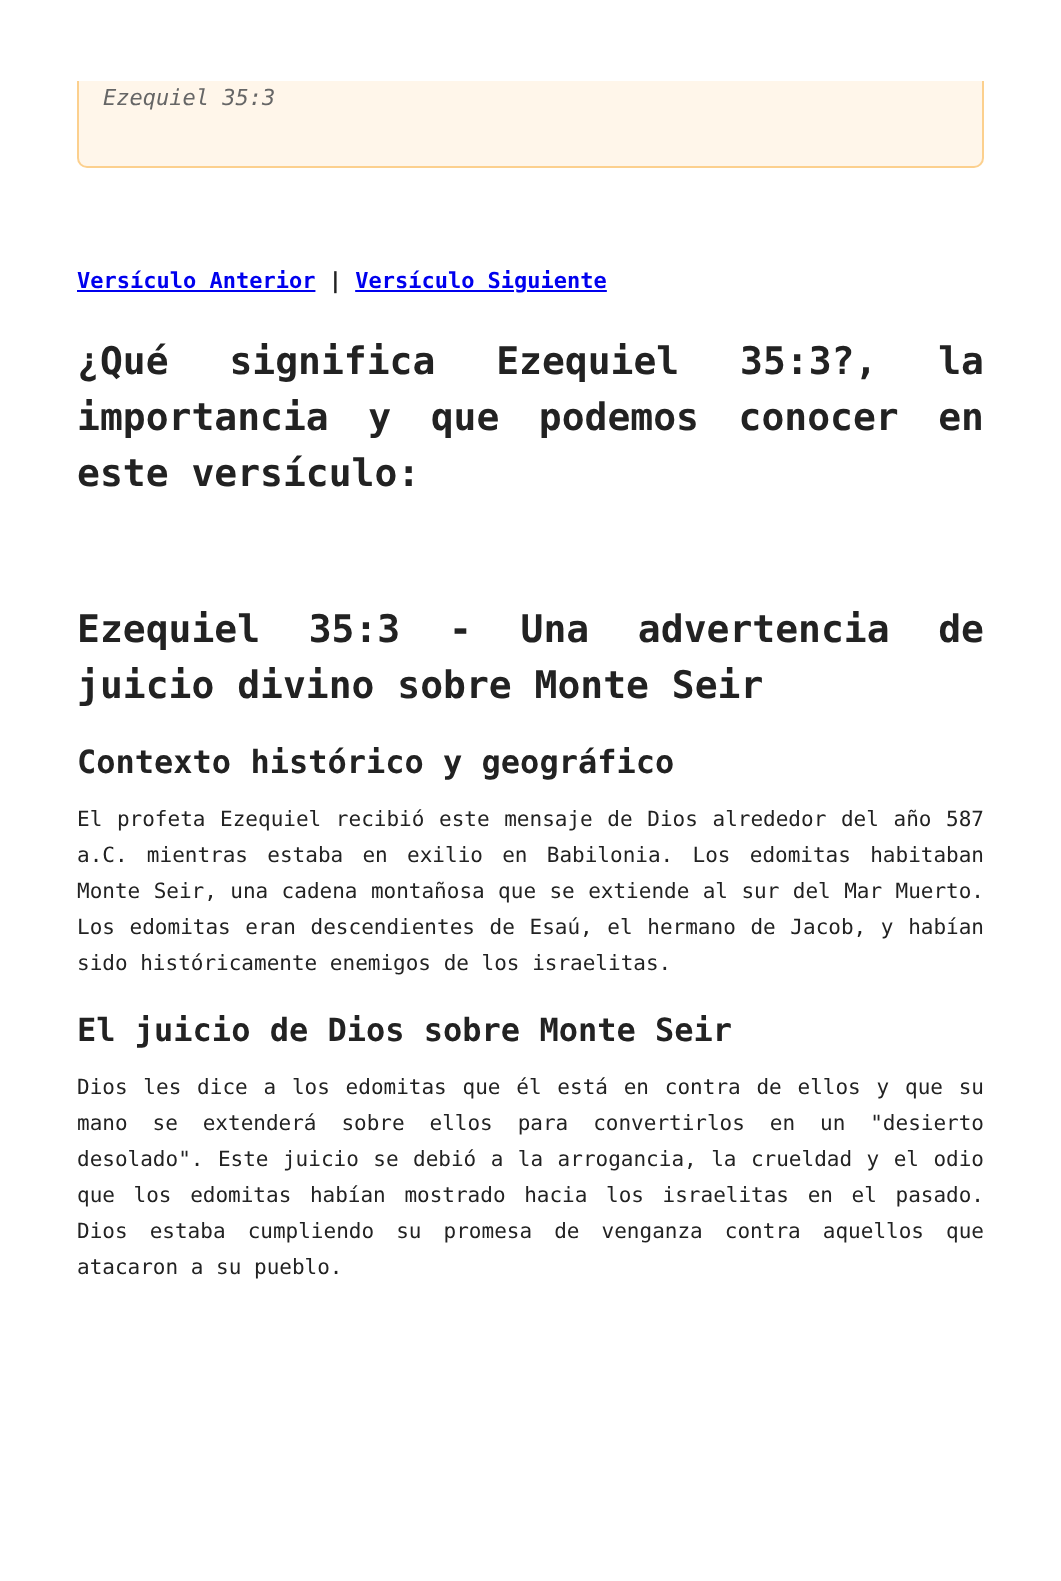Ezequiel 35:3
Versículo Anterior | Versículo Siguiente
¿Qué significa Ezequiel 35:3?, la importancia y que podemos conocer en este versículo:
Ezequiel 35:3 - Una advertencia de juicio divino sobre Monte Seir
Contexto histórico y geográfico
El profeta Ezequiel recibió este mensaje de Dios alrededor del año 587 a.C. mientras estaba en exilio en Babilonia. Los edomitas habitaban Monte Seir, una cadena montañosa que se extiende al sur del Mar Muerto. Los edomitas eran descendientes de Esaú, el hermano de Jacob, y habían sido históricamente enemigos de los israelitas.
El juicio de Dios sobre Monte Seir
Dios les dice a los edomitas que él está en contra de ellos y que su mano se extenderá sobre ellos para convertirlos en un "desierto desolado". Este juicio se debió a la arrogancia, la crueldad y el odio que los edomitas habían mostrado hacia los israelitas en el pasado. Dios estaba cumpliendo su promesa de venganza contra aquellos que atacaron a su pueblo.